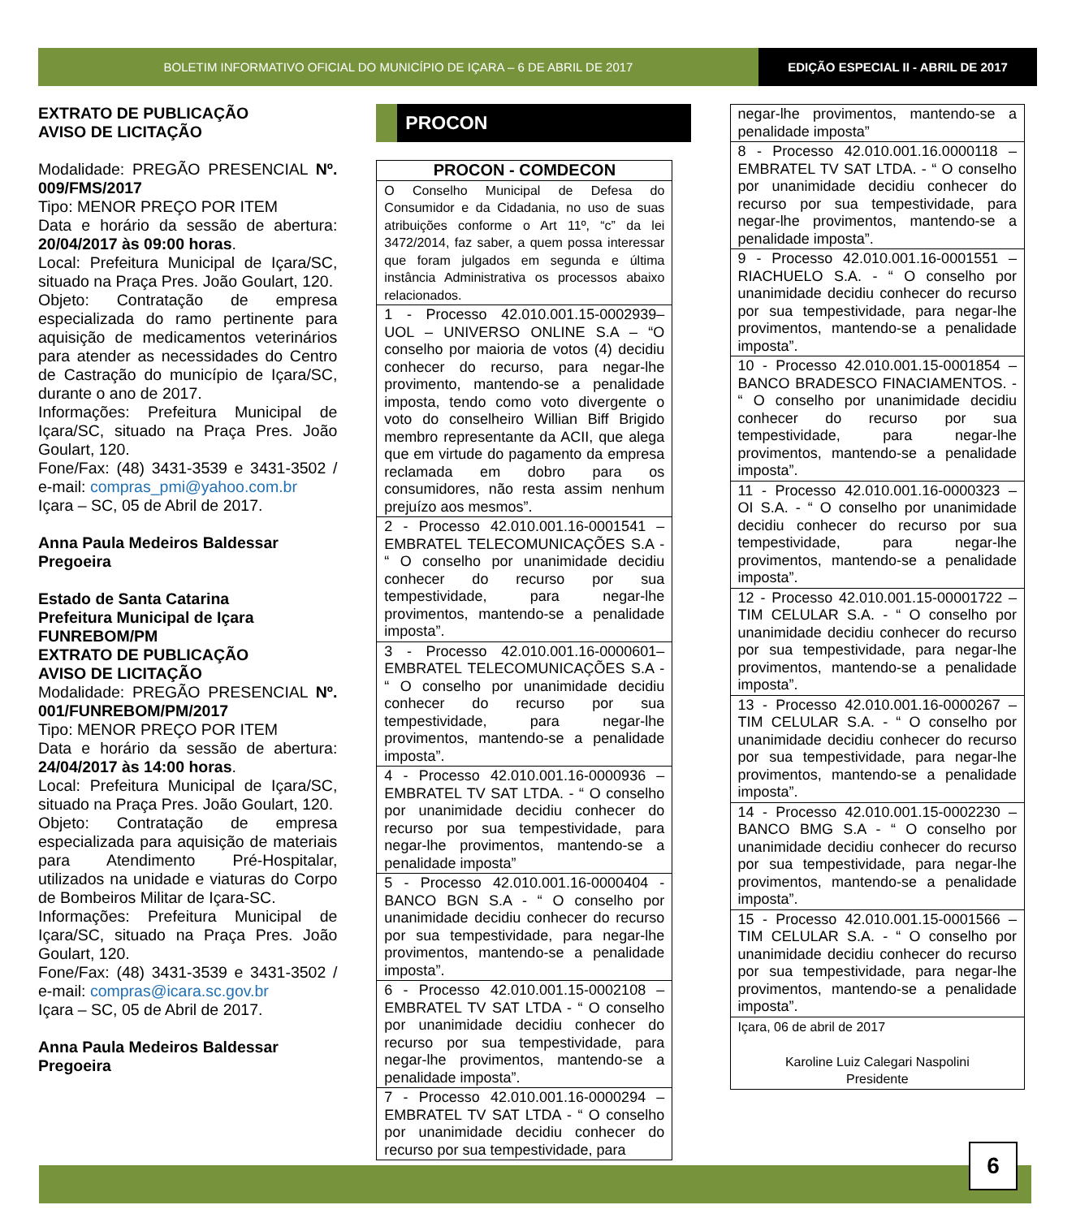BOLETIM INFORMATIVO OFICIAL DO MUNICÍPIO DE IÇARA – 6 DE ABRIL DE 2017
EDIÇÃO ESPECIAL II - ABRIL DE 2017
EXTRATO DE PUBLICAÇÃO
AVISO DE LICITAÇÃO
Modalidade: PREGÃO PRESENCIAL Nº. 009/FMS/2017
Tipo: MENOR PREÇO POR ITEM
Data e horário da sessão de abertura: 20/04/2017 às 09:00 horas.
Local: Prefeitura Municipal de Içara/SC, situado na Praça Pres. João Goulart, 120.
Objeto: Contratação de empresa especializada do ramo pertinente para aquisição de medicamentos veterinários para atender as necessidades do Centro de Castração do município de Içara/SC, durante o ano de 2017.
Informações: Prefeitura Municipal de Içara/SC, situado na Praça Pres. João Goulart, 120.
Fone/Fax: (48) 3431-3539 e 3431-3502 / e-mail: compras_pmi@yahoo.com.br
Içara – SC, 05 de Abril de 2017.
Anna Paula Medeiros Baldessar
Pregoeira
Estado de Santa Catarina
Prefeitura Municipal de Içara
FUNREBOM/PM
EXTRATO DE PUBLICAÇÃO
AVISO DE LICITAÇÃO
Modalidade: PREGÃO PRESENCIAL Nº. 001/FUNREBOM/PM/2017
Tipo: MENOR PREÇO POR ITEM
Data e horário da sessão de abertura: 24/04/2017 às 14:00 horas.
Local: Prefeitura Municipal de Içara/SC, situado na Praça Pres. João Goulart, 120.
Objeto: Contratação de empresa especializada para aquisição de materiais para Atendimento Pré-Hospitalar, utilizados na unidade e viaturas do Corpo de Bombeiros Militar de Içara-SC.
Informações: Prefeitura Municipal de Içara/SC, situado na Praça Pres. João Goulart, 120.
Fone/Fax: (48) 3431-3539 e 3431-3502 / e-mail: compras@icara.sc.gov.br
Içara – SC, 05 de Abril de 2017.
Anna Paula Medeiros Baldessar
Pregoeira
PROCON
| PROCON - COMDECON |
| --- |
| O Conselho Municipal de Defesa do Consumidor e da Cidadania, no uso de suas atribuições conforme o Art 11º, “c” da lei 3472/2014, faz saber, a quem possa interessar que foram julgados em segunda e última instância Administrativa os processos abaixo relacionados. |
| 1 - Processo 42.010.001.15-0002939– UOL – UNIVERSO ONLINE S.A – “O conselho por maioria de votos (4) decidiu conhecer do recurso, para negar-lhe provimento, mantendo-se a penalidade imposta, tendo como voto divergente o voto do conselheiro Willian Biff Brigido membro representante da ACII, que alega que em virtude do pagamento da empresa reclamada em dobro para os consumidores, não resta assim nenhum prejuízo aos mesmos”. |
| 2 - Processo 42.010.001.16-0001541 – EMBRATEL TELECOMUNICAÇÕES S.A - “ O conselho por unanimidade decidiu conhecer do recurso por sua tempestividade, para negar-lhe provimentos, mantendo-se a penalidade imposta”. |
| 3 - Processo 42.010.001.16-0000601– EMBRATEL TELECOMUNICAÇÕES S.A - “ O conselho por unanimidade decidiu conhecer do recurso por sua tempestividade, para negar-lhe provimentos, mantendo-se a penalidade imposta”. |
| 4 - Processo 42.010.001.16-0000936 – EMBRATEL TV SAT LTDA. - “ O conselho por unanimidade decidiu conhecer do recurso por sua tempestividade, para negar-lhe provimentos, mantendo-se a penalidade imposta” |
| 5 - Processo 42.010.001.16-0000404 - BANCO BGN S.A - “ O conselho por unanimidade decidiu conhecer do recurso por sua tempestividade, para negar-lhe provimentos, mantendo-se a penalidade imposta”. |
| 6 - Processo 42.010.001.15-0002108 – EMBRATEL TV SAT LTDA - “ O conselho por unanimidade decidiu conhecer do recurso por sua tempestividade, para negar-lhe provimentos, mantendo-se a penalidade imposta”. |
| 7 - Processo 42.010.001.16-0000294 – EMBRATEL TV SAT LTDA - “ O conselho por unanimidade decidiu conhecer do recurso por sua tempestividade, para |
| negar-lhe provimentos, mantendo-se a penalidade imposta” |
| 8 - Processo 42.010.001.16.0000118 – EMBRATEL TV SAT LTDA. - “ O conselho por unanimidade decidiu conhecer do recurso por sua tempestividade, para negar-lhe provimentos, mantendo-se a penalidade imposta”. |
| 9 - Processo 42.010.001.16-0001551 – RIACHUELO S.A. - “ O conselho por unanimidade decidiu conhecer do recurso por sua tempestividade, para negar-lhe provimentos, mantendo-se a penalidade imposta”. |
| 10 - Processo 42.010.001.15-0001854 – BANCO BRADESCO FINACIAMENTOS. - “ O conselho por unanimidade decidiu conhecer do recurso por sua tempestividade, para negar-lhe provimentos, mantendo-se a penalidade imposta”. |
| 11 - Processo 42.010.001.16-0000323 – OI S.A. - “ O conselho por unanimidade decidiu conhecer do recurso por sua tempestividade, para negar-lhe provimentos, mantendo-se a penalidade imposta”. |
| 12 - Processo 42.010.001.15-00001722 – TIM CELULAR S.A. - “ O conselho por unanimidade decidiu conhecer do recurso por sua tempestividade, para negar-lhe provimentos, mantendo-se a penalidade imposta”. |
| 13 - Processo 42.010.001.16-0000267 – TIM CELULAR S.A. - “ O conselho por unanimidade decidiu conhecer do recurso por sua tempestividade, para negar-lhe provimentos, mantendo-se a penalidade imposta”. |
| 14 - Processo 42.010.001.15-0002230 – BANCO BMG S.A - “ O conselho por unanimidade decidiu conhecer do recurso por sua tempestividade, para negar-lhe provimentos, mantendo-se a penalidade imposta”. |
| 15 - Processo 42.010.001.15-0001566 – TIM CELULAR S.A. - “ O conselho por unanimidade decidiu conhecer do recurso por sua tempestividade, para negar-lhe provimentos, mantendo-se a penalidade imposta”. |
| Içara, 06 de abril de 2017 Karoline Luiz Calegari Naspolini Presidente |
6